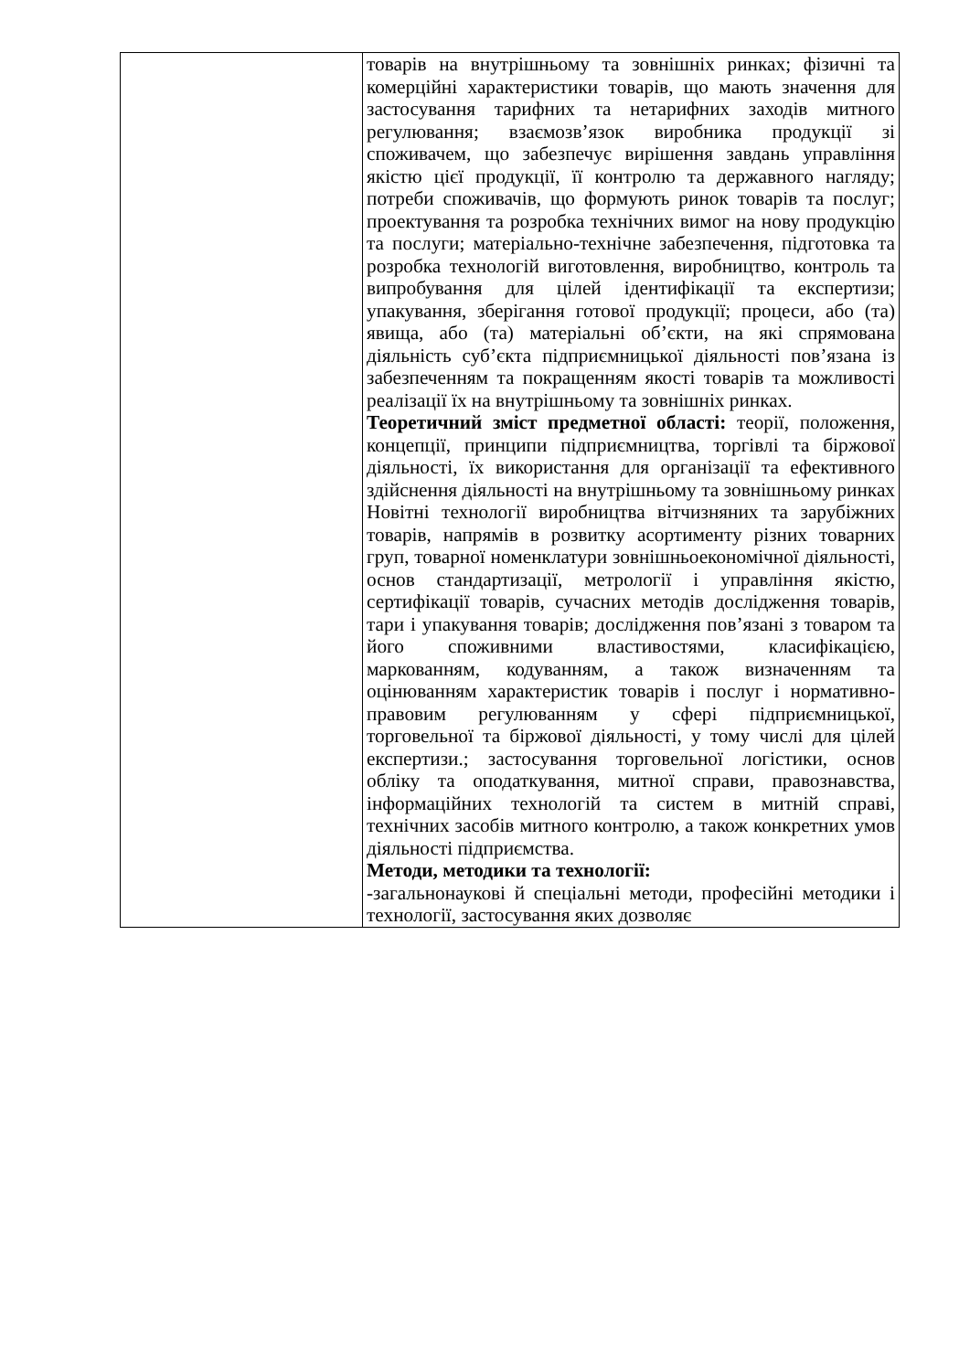| | товарів на внутрішньому та зовнішніх ринках; фізичні та комерційні характеристики товарів, що мають значення для застосування тарифних та нетарифних заходів митного регулювання; взаємозв’язок виробника продукції зі споживачем, що забезпечує вирішення завдань управління якістю цієї продукції, її контролю та державного нагляду; потреби споживачів, що формують ринок товарів та послуг; проектування та розробка технічних вимог на нову продукцію та послуги; матеріально-технічне забезпечення, підготовка та розробка технологій виготовлення, виробництво, контроль та випробування для цілей ідентифікації та експертизи; упакування, зберігання готової продукції; процеси, або (та) явища, або (та) матеріальні об’єкти, на які спрямована діяльність суб’єкта підприємницької діяльності пов’язана із забезпеченням та покращенням якості товарів та можливості реалізації їх на внутрішньому та зовнішніх ринках. Теоретичний зміст предметної області: теорії, положення, концепції, принципи підприємництва, торгівлі та біржової діяльності, їх використання для організації та ефективного здійснення діяльності на внутрішньому та зовнішньому ринках Новітні технології виробництва вітчизняних та зарубіжних товарів, напрямів в розвитку асортименту різних товарних груп, товарної номенклатури зовнішньоекономічної діяльності, основ стандартизації, метрології і управління якістю, сертифікації товарів, сучасних методів дослідження товарів, тари і упакування товарів; дослідження пов’язані з товаром та його споживними властивостями, класифікацією, маркованням, кодуванням, а також визначенням та оцінюванням характеристик товарів і послуг і нормативно-правовим регулюванням у сфері підприємницької, торговельної та біржової діяльності, у тому числі для цілей експертизи.; застосування торговельної логістики, основ обліку та оподаткування, митної справи, правознавства, інформаційних технологій та систем в митній справі, технічних засобів митного контролю, а також конкретних умов діяльності підприємства. Методи, методики та технології: -загальнонаукові й спеціальні методи, професійні методики і технології, застосування яких дозволяє |